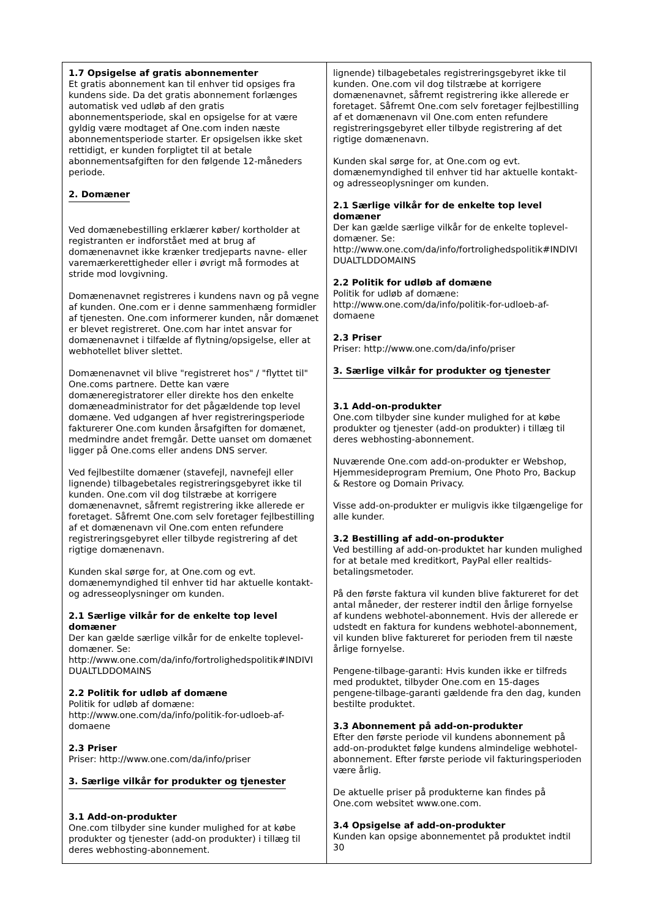1.7 Opsigelse af gratis abonnementer
Et gratis abonnement kan til enhver tid opsiges fra kundens side. Da det gratis abonnement forlænges automatisk ved udløb af den gratis abonnementsperiode, skal en opsigelse for at være gyldig være modtaget af One.com inden næste abonnementsperiode starter. Er opsigelsen ikke sket rettidigt, er kunden forpligtet til at betale abonnementsafgiften for den følgende 12-måneders periode.
2. Domæner
Ved domænebestilling erklærer køber/ kortholder at registranten er indforstået med at brug af domænenavnet ikke krænker tredjeparts navne- eller varemærkerettigheder eller i øvrigt må formodes at stride mod lovgivning.
Domænenavnet registreres i kundens navn og på vegne af kunden. One.com er i denne sammenhæng formidler af tjenesten. One.com informerer kunden, når domænet er blevet registreret. One.com har intet ansvar for domænenavnet i tilfælde af flytning/opsigelse, eller at webhotellet bliver slettet.
Domænenavnet vil blive "registreret hos" / "flyttet til" One.coms partnere. Dette kan være domæneregistratorer eller direkte hos den enkelte domæneadministrator for det pågældende top level domæne. Ved udgangen af hver registreringsperiode fakturerer One.com kunden årsafgiften for domænet, medmindre andet fremgår. Dette uanset om domænet ligger på One.coms eller andens DNS server.
Ved fejlbestilte domæner (stavefejl, navnefejl eller lignende) tilbagebetales registreringsgebyret ikke til kunden. One.com vil dog tilstræbe at korrigere domænenavnet, såfremt registrering ikke allerede er foretaget. Såfremt One.com selv foretager fejlbestilling af et domænenavn vil One.com enten refundere registreringsgebyret eller tilbyde registrering af det rigtige domænenavn.
Kunden skal sørge for, at One.com og evt. domænemyndighed til enhver tid har aktuelle kontakt- og adresseoplysninger om kunden.
2.1 Særlige vilkår for de enkelte top level domæner
Der kan gælde særlige vilkår for de enkelte toplevel-domæner. Se: http://www.one.com/da/info/fortrolighedspolitik#INDIVI DUALTLDDOMAINS
2.2 Politik for udløb af domæne
Politik for udløb af domæne: http://www.one.com/da/info/politik-for-udloeb-af-domaene
2.3 Priser
Priser: http://www.one.com/da/info/priser
3. Særlige vilkår for produkter og tjenester
3.1 Add-on-produkter
One.com tilbyder sine kunder mulighed for at købe produkter og tjenester (add-on produkter) i tillæg til deres webhosting-abonnement.
lignende) tilbagebetales registreringsgebyret ikke til kunden. One.com vil dog tilstræbe at korrigere domænenavnet, såfremt registrering ikke allerede er foretaget. Såfremt One.com selv foretager fejlbestilling af et domænenavn vil One.com enten refundere registreringsgebyret eller tilbyde registrering af det rigtige domænenavn.
Kunden skal sørge for, at One.com og evt. domænemyndighed til enhver tid har aktuelle kontakt- og adresseoplysninger om kunden.
2.1 Særlige vilkår for de enkelte top level domæner
Der kan gælde særlige vilkår for de enkelte toplevel-domæner. Se: http://www.one.com/da/info/fortrolighedspolitik#INDIVI DUALTLDDOMAINS
2.2 Politik for udløb af domæne
Politik for udløb af domæne: http://www.one.com/da/info/politik-for-udloeb-af-domaene
2.3 Priser
Priser: http://www.one.com/da/info/priser
3. Særlige vilkår for produkter og tjenester
3.1 Add-on-produkter
One.com tilbyder sine kunder mulighed for at købe produkter og tjenester (add-on produkter) i tillæg til deres webhosting-abonnement.
Nuværende One.com add-on-produkter er Webshop, Hjemmesideprogram Premium, One Photo Pro, Backup & Restore og Domain Privacy.
Visse add-on-produkter er muligvis ikke tilgængelige for alle kunder.
3.2 Bestilling af add-on-produkter
Ved bestilling af add-on-produktet har kunden mulighed for at betale med kreditkort, PayPal eller realtids-betalingsmetoder.
På den første faktura vil kunden blive faktureret for det antal måneder, der resterer indtil den årlige fornyelse af kundens webhotel-abonnement. Hvis der allerede er udstedt en faktura for kundens webhotel-abonnement, vil kunden blive faktureret for perioden frem til næste årlige fornyelse.
Pengene-tilbage-garanti: Hvis kunden ikke er tilfreds med produktet, tilbyder One.com en 15-dages pengene-tilbage-garanti gældende fra den dag, kunden bestilte produktet.
3.3 Abonnement på add-on-produkter
Efter den første periode vil kundens abonnement på add-on-produktet følge kundens almindelige webhotel-abonnement. Efter første periode vil fakturingsperioden være årlig.
De aktuelle priser på produkterne kan findes på One.com websitet www.one.com.
3.4 Opsigelse af add-on-produkter
Kunden kan opsige abonnementet på produktet indtil 30